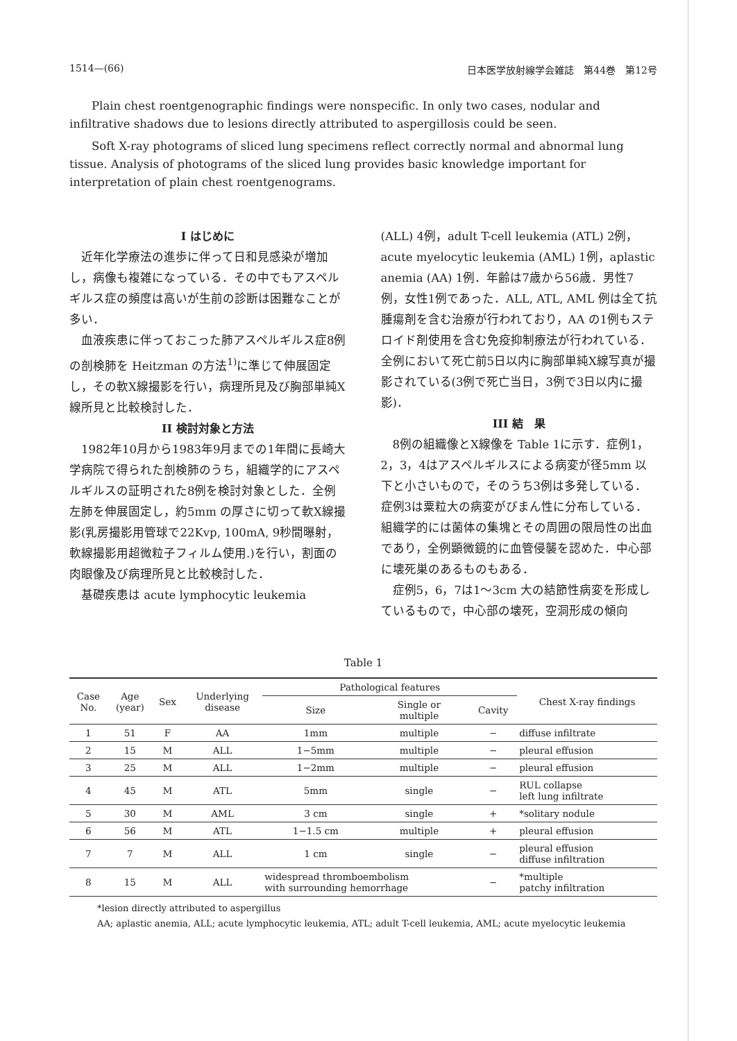1514—(66) 日本医学放射線学会雑誌　第44巻　第12号
Plain chest roentgenographic findings were nonspecific. In only two cases, nodular and infiltrative shadows due to lesions directly attributed to aspergillosis could be seen.
Soft X-ray photograms of sliced lung specimens reflect correctly normal and abnormal lung tissue. Analysis of photograms of the sliced lung provides basic knowledge important for interpretation of plain chest roentgenograms.
I はじめに
近年化学療法の進歩に伴って日和見感染が増加し，病像も複雑になっている．その中でもアスペルギルス症の頻度は高いが生前の診断は困難なことが多い．
血液疾患に伴っておこった肺アスペルギルス症8例の剖検肺を Heitzman の方法<sup>1)</sup>に準じて伸展固定し，その軟X線撮影を行い，病理所見及び胸部単純X線所見と比較検討した．
II 検討対象と方法
1982年10月から1983年9月までの1年間に長崎大学病院で得られた剖検肺のうち，組織学的にアスペルギルスの証明された8例を検討対象とした．全例左肺を伸展固定し，約5mm の厚さに切って軟X線撮影(乳房撮影用管球で22Kvp, 100mA, 9秒間曝射，軟線撮影用超微粒子フィルム使用.)を行い，割面の肉眼像及び病理所見と比較検討した．
基礎疾患は acute lymphocytic leukemia
(ALL) 4例，adult T-cell leukemia (ATL) 2例，acute myelocytic leukemia (AML) 1例，aplastic anemia (AA) 1例．年齢は7歳から56歳．男性7例，女性1例であった．ALL, ATL, AML 例は全て抗腫瘍剤を含む治療が行われており，AA の1例もステロイド剤使用を含む免疫抑制療法が行われている．全例において死亡前5日以内に胸部単純X線写真が撮影されている(3例で死亡当日，3例で3日以内に撮影)．
III 結　果
8例の組織像とX線像を Table 1に示す．症例1，2，3，4はアスペルギルスによる病変が径5mm 以下と小さいもので，そのうち3例は多発している．症例3は粟粒大の病変がびまん性に分布している．組織学的には菌体の集塊とその周囲の限局性の出血であり，全例顕微鏡的に血管侵襲を認めた．中心部に壊死巣のあるものもある．
症例5，6，7は1～3cm 大の結節性病変を形成しているもので，中心部の壊死，空洞形成の傾向
Table 1
| Case No. | Age (year) | Sex | Underlying disease | Pathological features | | | Chest X-ray findings |
| --- | --- | --- | --- | --- | --- | --- | --- |
| | | | | Size | Single or multiple | Cavity | |
| 1 | 51 | F | AA | 1mm | multiple | − | diffuse infiltrate |
| 2 | 15 | M | ALL | 1−5mm | multiple | − | pleural effusion |
| 3 | 25 | M | ALL | 1−2mm | multiple | − | pleural effusion |
| 4 | 45 | M | ATL | 5mm | single | − | RUL collapse left lung infiltrate |
| 5 | 30 | M | AML | 3 cm | single | + | *solitary nodule |
| 6 | 56 | M | ATL | 1−1.5 cm | multiple | + | pleural effusion |
| 7 | 7 | M | ALL | 1 cm | single | − | pleural effusion diffuse infiltration |
| 8 | 15 | M | ALL | widespread thromboembolism with surrounding hemorrhage | | − | *multiple patchy infiltration |
*lesion directly attributed to aspergillus
AA; aplastic anemia, ALL; acute lymphocytic leukemia, ATL; adult T-cell leukemia, AML; acute myelocytic leukemia